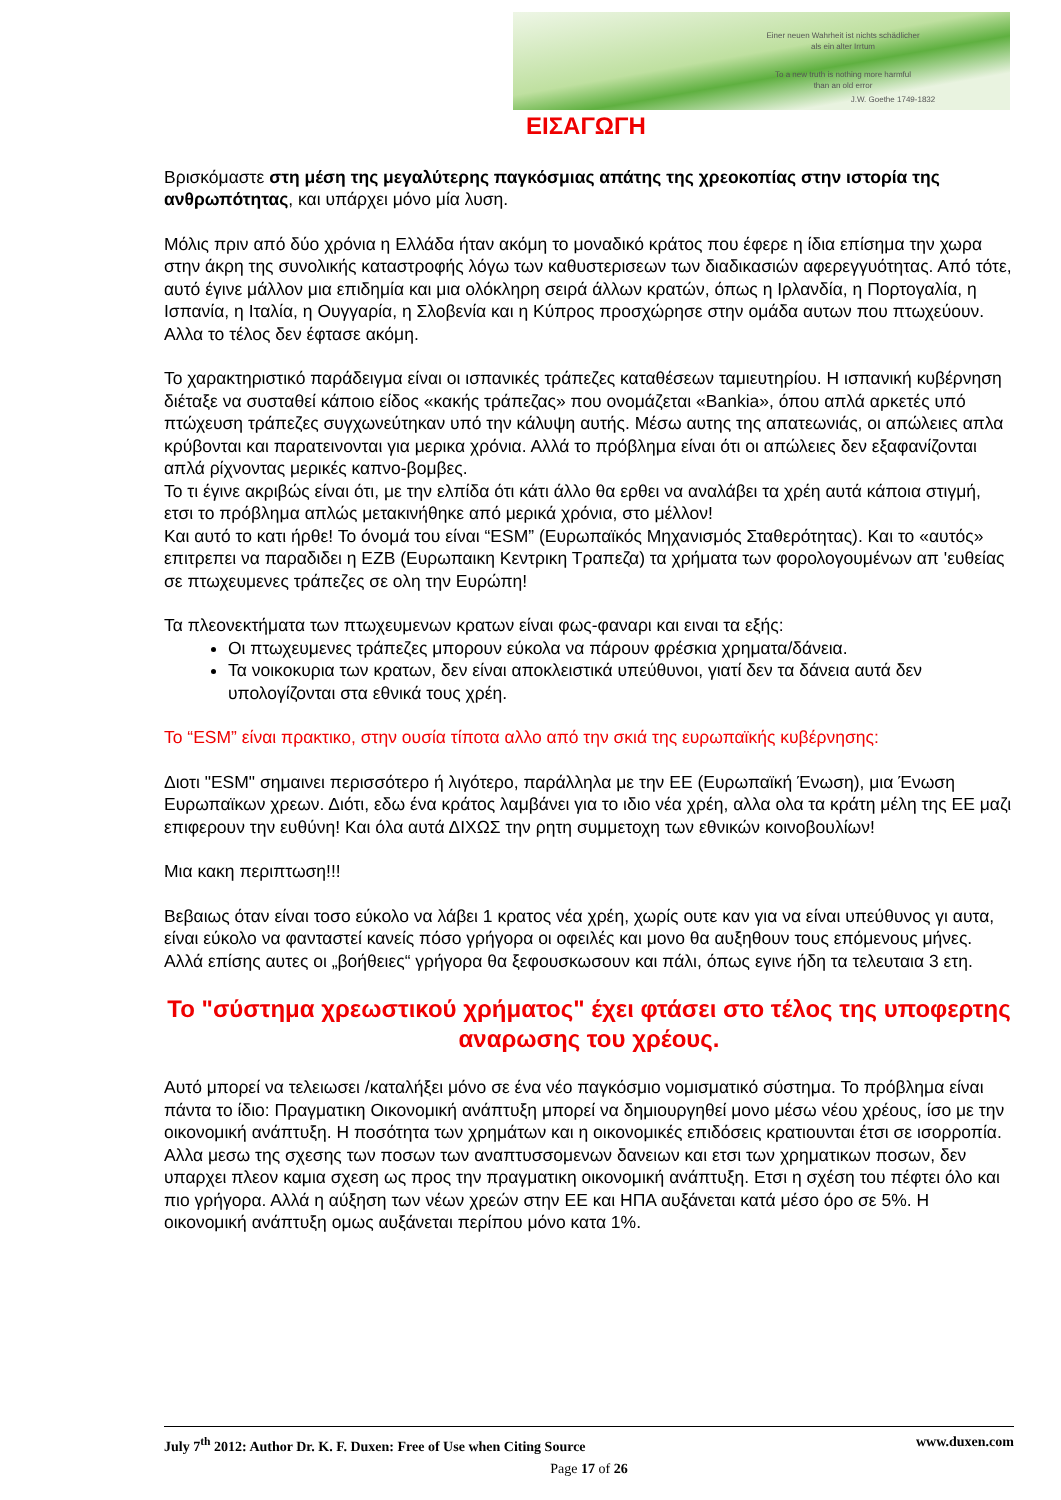Einer neuen Wahrheit ist nichts schädlicher
als ein alter Irrtum
To a new truth is nothing more harmful
than an old error
J.W. Goethe 1749-1832
ΕΙΣΑΓΩΓΗ
Βρισκόμαστε στη μέση της μεγαλύτερης παγκόσμιας απάτης της χρεοκοπίας στην ιστορία της ανθρωπότητας, και υπάρχει μόνο μία λυση.
Μόλις πριν από δύο χρόνια η Ελλάδα ήταν ακόμη το μοναδικό κράτος που έφερε η ίδια επίσημα την χωρα στην άκρη της συνολικής καταστροφής λόγω των καθυστερισεων των διαδικασιών αφερεγγυότητας. Από τότε, αυτό έγινε μάλλον μια επιδημία και μια ολόκληρη σειρά άλλων κρατών, όπως η Ιρλανδία, η Πορτογαλία, η Ισπανία, η Ιταλία, η Ουγγαρία, η Σλοβενία και η Κύπρος προσχώρησε στην ομάδα αυτων που πτωχεύουν. Αλλα το τέλος δεν έφτασε ακόμη.
Το χαρακτηριστικό παράδειγμα είναι οι ισπανικές τράπεζες καταθέσεων ταμιευτηρίου. Η ισπανική κυβέρνηση διέταξε να συσταθεί κάποιο είδος «κακής τράπεζας» που ονομάζεται «Bankia», όπου απλά αρκετές υπό πτώχευση τράπεζες συγχωνεύτηκαν υπό την κάλυψη αυτής. Μέσω αυτης της απατεωνιάς, οι απώλειες απλα κρύβονται και παρατεινονται για μερικα χρόνια. Αλλά το πρόβλημα είναι ότι οι απώλειες δεν εξαφανίζονται απλά ρίχνοντας μερικές καπνο-βομβες.
Το τι έγινε ακριβώς είναι ότι, με την ελπίδα ότι κάτι άλλο θα ερθει να αναλάβει τα χρέη αυτά κάποια στιγμή, ετσι το πρόβλημα απλώς μετακινήθηκε από μερικά χρόνια, στο μέλλον!
Και αυτό το κατι ήρθε! Το όνομά του είναι “ESM” (Ευρωπαϊκός Μηχανισμός Σταθερότητας). Και το «αυτός» επιτρεπει να παραδιδει η ΕΖΒ (Ευρωπαικη Κεντρικη Τραπεζα) τα χρήματα των φορολογουμένων απ 'ευθείας σε πτωχευμενες τράπεζες σε ολη την Ευρώπη!
Τα πλεονεκτήματα των πτωχευμενων κρατων είναι φως-φαναρι και ειναι τα εξής:
Οι πτωχευμενες τράπεζες μπορουν εύκολα να πάρουν φρέσκια χρηματα/δάνεια.
Τα νοικοκυρια των κρατων, δεν είναι αποκλειστικά υπεύθυνοι, γιατί δεν τα δάνεια αυτά δεν υπολογίζονται στα εθνικά τους χρέη.
Το “ESM” είναι πρακτικο, στην ουσία τίποτα αλλο από την σκιά της ευρωπαϊκής κυβέρνησης:
Διοτι "ESM" σημαινει περισσότερο ή λιγότερο, παράλληλα με την ΕΕ (Ευρωπαϊκή Ένωση), μια Ένωση Ευρωπαϊκων χρεων. Διότι, εδω ένα κράτος λαμβάνει για το ιδιο νέα χρέη, αλλα ολα τα κράτη μέλη της ΕΕ μαζι επιφερουν την ευθύνη! Και όλα αυτά ΔΙΧΩΣ την ρητη συμμετοχη των εθνικών κοινοβουλίων!
Μια κακη περιπτωση!!!
Βεβαιως όταν είναι τοσο εύκολο να λάβει 1 κρατος νέα χρέη, χωρίς ουτε καν για να είναι υπεύθυνος γι αυτα, είναι εύκολο να φανταστεί κανείς πόσο γρήγορα οι οφειλές και μονο θα αυξηθουν τους επόμενους μήνες.
Αλλά επίσης αυτες οι „βοήθειες“ γρήγορα θα ξεφουσκωσουν και πάλι, όπως εγινε ήδη τα τελευταια 3 ετη.
Το "σύστημα χρεωστικού χρήματος" έχει φτάσει στο τέλος της υποφερτης αναρωσης του χρέους.
Αυτό μπορεί να τελειωσει /καταλήξει μόνο σε ένα νέο παγκόσμιο νομισματικό σύστημα. Το πρόβλημα είναι πάντα το ίδιο: Πραγματικη Οικονομική ανάπτυξη μπορεί να δημιουργηθεί μονο μέσω νέου χρέους, ίσο με την οικονομική ανάπτυξη. Η ποσότητα των χρημάτων και η οικονομικές επιδόσεις κρατιουνται έτσι σε ισορροπία. Αλλα μεσω της σχεσης των ποσων των αναπτυσσομενων δανειων και ετσι των χρηματικων ποσων, δεν υπαρχει πλεον καμια σχεση ως προς την πραγματικη οικονομική ανάπτυξη. Ετσι η σχέση του πέφτει όλο και πιο γρήγορα. Αλλά η αύξηση των νέων χρεών στην ΕΕ και ΗΠΑ αυξάνεται κατά μέσο όρο σε 5%. Η οικονομική ανάπτυξη ομως αυξάνεται περίπου μόνο κατα 1%.
July 7<sup>th</sup> 2012: Author Dr. K. F. Duxen: Free of Use when Citing Source www.duxen.com
Page 17 of 26